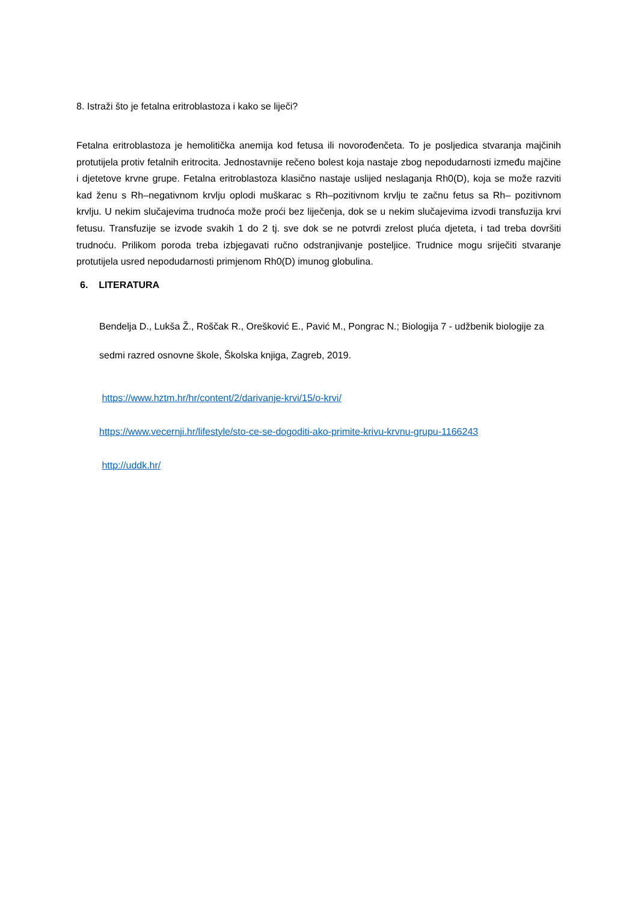8. Istraži što je fetalna eritroblastoza i kako se liječi?
Fetalna eritroblastoza je hemolitička anemija kod fetusa ili novorođenčeta. To je posljedica stvaranja majčinih protutijela protiv fetalnih eritrocita. Jednostavnije rečeno bolest koja nastaje zbog nepodudarnosti između majčine i djetetove krvne grupe. Fetalna eritroblastoza klasično nastaje uslijed neslaganja Rh0(D), koja se može razviti kad ženu s Rh–negativnom krvlju oplodi muškarac s Rh–pozitivnom krvlju te začnu fetus sa Rh– pozitivnom krvlju. U nekim slučajevima trudnoća može proći bez liječenja, dok se u nekim slučajevima izvodi transfuzija krvi fetusu. Transfuzije se izvode svakih 1 do 2 tj. sve dok se ne potvrdi zrelost pluća djeteta, i tad treba dovršiti trudnoću. Prilikom poroda treba izbjegavati ručno odstranjivanje posteljice. Trudnice mogu sriječiti stvaranje protutijela usred nepodudarnosti primjenom Rh0(D) imunog globulina.
6. LITERATURA
Bendelja D., Lukša Ž., Roščak R., Orešković E., Pavić M., Pongrac N.; Biologija 7 - udžbenik biologije za sedmi razred osnovne škole, Školska knjiga, Zagreb, 2019.
https://www.hztm.hr/hr/content/2/darivanje-krvi/15/o-krvi/
https://www.vecernji.hr/lifestyle/sto-ce-se-dogoditi-ako-primite-krivu-krvnu-grupu-1166243
http://uddk.hr/